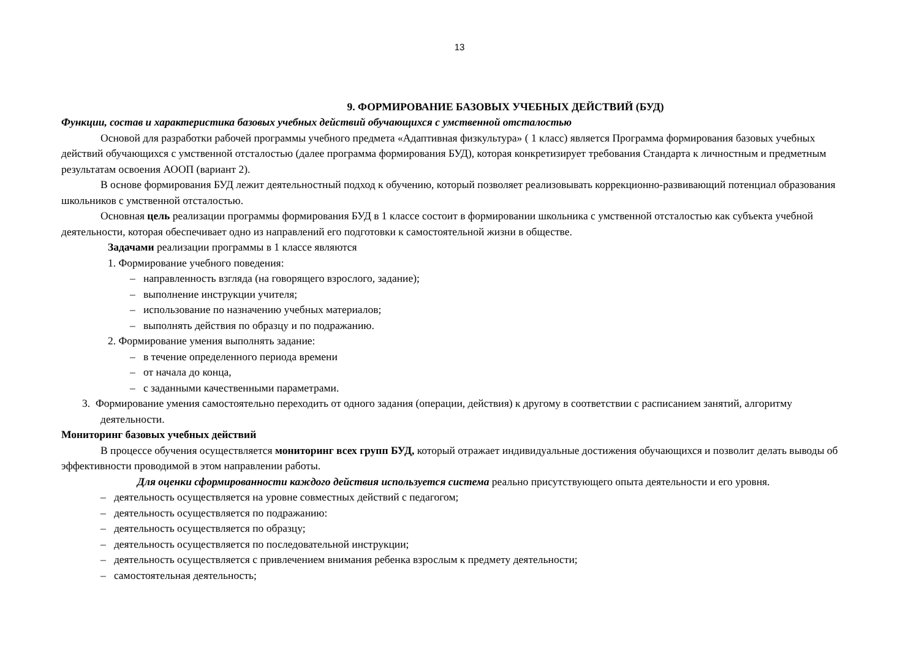13
9. ФОРМИРОВАНИЕ БАЗОВЫХ УЧЕБНЫХ ДЕЙСТВИЙ (БУД)
Функции, состав и характеристика базовых учебных действий обучающихся с умственной отсталостью
Основой для разработки рабочей программы учебного предмета «Адаптивная физкультура» ( 1 класс) является Программа формирования базовых учебных действий обучающихся с умственной отсталостью (далее программа формирования БУД), которая конкретизирует требования Стандарта к личностным и предметным результатам освоения АООП (вариант 2).
В основе формирования БУД лежит деятельностный подход к обучению, который позволяет реализовывать коррекционно-развивающий потенциал образования школьников с умственной отсталостью.
Основная цель реализации программы формирования БУД в 1 классе состоит в формировании школьника с умственной отсталостью как субъекта учебной деятельности, которая обеспечивает одно из направлений его подготовки к самостоятельной жизни в обществе.
Задачами реализации программы в 1 классе являются
1. Формирование учебного поведения:
– направленность взгляда (на говорящего взрослого, задание);
– выполнение инструкции учителя;
– использование по назначению учебных материалов;
– выполнять действия по образцу и по подражанию.
2. Формирование умения выполнять задание:
– в течение определенного периода времени
– от начала до конца,
– с заданными качественными параметрами.
3. Формирование умения самостоятельно переходить от одного задания (операции, действия) к другому в соответствии с расписанием занятий, алгоритму деятельности.
Мониторинг базовых учебных действий
В процессе обучения осуществляется мониторинг всех групп БУД, который отражает индивидуальные достижения обучающихся и позволит делать выводы об эффективности проводимой в этом направлении работы.
Для оценки сформированности каждого действия используется система реально присутствующего опыта деятельности и его уровня.
– деятельность осуществляется на уровне совместных действий с педагогом;
– деятельность осуществляется по подражанию:
– деятельность осуществляется по образцу;
– деятельность осуществляется по последовательной инструкции;
– деятельность осуществляется с привлечением внимания ребенка взрослым к предмету деятельности;
– самостоятельная деятельность;